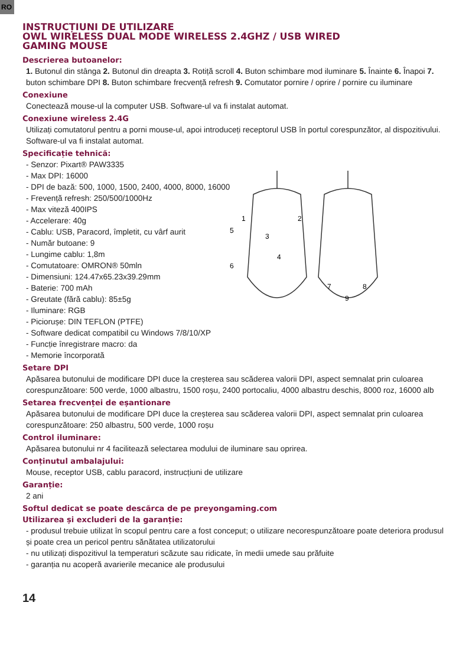RO
INSTRUCȚIUNI DE UTILIZARE
OWL WIRELESS DUAL MODE WIRELESS 2.4GHZ / USB WIRED
GAMING MOUSE
Descrierea butoanelor:
1. Butonul din stânga 2. Butonul din dreapta 3. Rotiță scroll 4. Buton schimbare mod iluminare 5. Înainte 6. Înapoi 7. buton schimbare DPI 8. Buton schimbare frecvență refresh 9. Comutator pornire / oprire / pornire cu iluminare
Conexiune
Conectează mouse-ul la computer USB. Software-ul va fi instalat automat.
Conexiune wireless 2.4G
Utilizați comutatorul pentru a porni mouse-ul, apoi introduceți receptorul USB în portul corespunzător, al dispozitivului. Software-ul va fi instalat automat.
Specificație tehnică:
- Senzor: Pixart® PAW3335
- Max DPI: 16000
- DPI de bază: 500, 1000, 1500, 2400, 4000, 8000, 16000
- Frevență refresh: 250/500/1000Hz
- Max viteză 400IPS
- Accelerare: 40g
- Cablu: USB, Paracord, împletit, cu vârf aurit
- Număr butoane: 9
- Lungime cablu: 1,8m
- Comutatoare: OMRON® 50mln
- Dimensiuni: 124.47x65.23x39.29mm
- Baterie: 700 mAh
- Greutate (fără cablu): 85±5g
- Iluminare: RGB
- Piciorușe: DIN TEFLON (PTFE)
- Software dedicat compatibil cu Windows 7/8/10/XP
- Funcție înregistrare macro: da
- Memorie încorporată
1
2
3
4
5
6
7
8
9
Setare DPI
Apăsarea butonului de modificare DPI duce la creșterea sau scăderea valorii DPI, aspect semnalat prin culoarea corespunzătoare: 500 verde, 1000 albastru, 1500 roșu, 2400 portocaliu, 4000 albastru deschis, 8000 roz, 16000 alb
Setarea frecvenței de eșantionare
Apăsarea butonului de modificare DPI duce la creșterea sau scăderea valorii DPI, aspect semnalat prin culoarea corespunzătoare: 250 albastru, 500 verde, 1000 roșu
Control iluminare:
Apăsarea butonului nr 4 facilitează selectarea modului de iluminare sau oprirea.
Conținutul ambalajului:
Mouse, receptor USB, cablu paracord, instrucțiuni de utilizare
Garanție:
2 ani
Softul dedicat se poate descărca de pe preyongaming.com
Utilizarea și excluderi de la garanție:
- produsul trebuie utilizat în scopul pentru care a fost conceput; o utilizare necorespunzătoare poate deteriora produsul și poate crea un pericol pentru sănătatea utilizatorului
- nu utilizați dispozitivul la temperaturi scăzute sau ridicate, în medii umede sau prăfuite
- garanția nu acoperă avarierile mecanice ale produsului
14